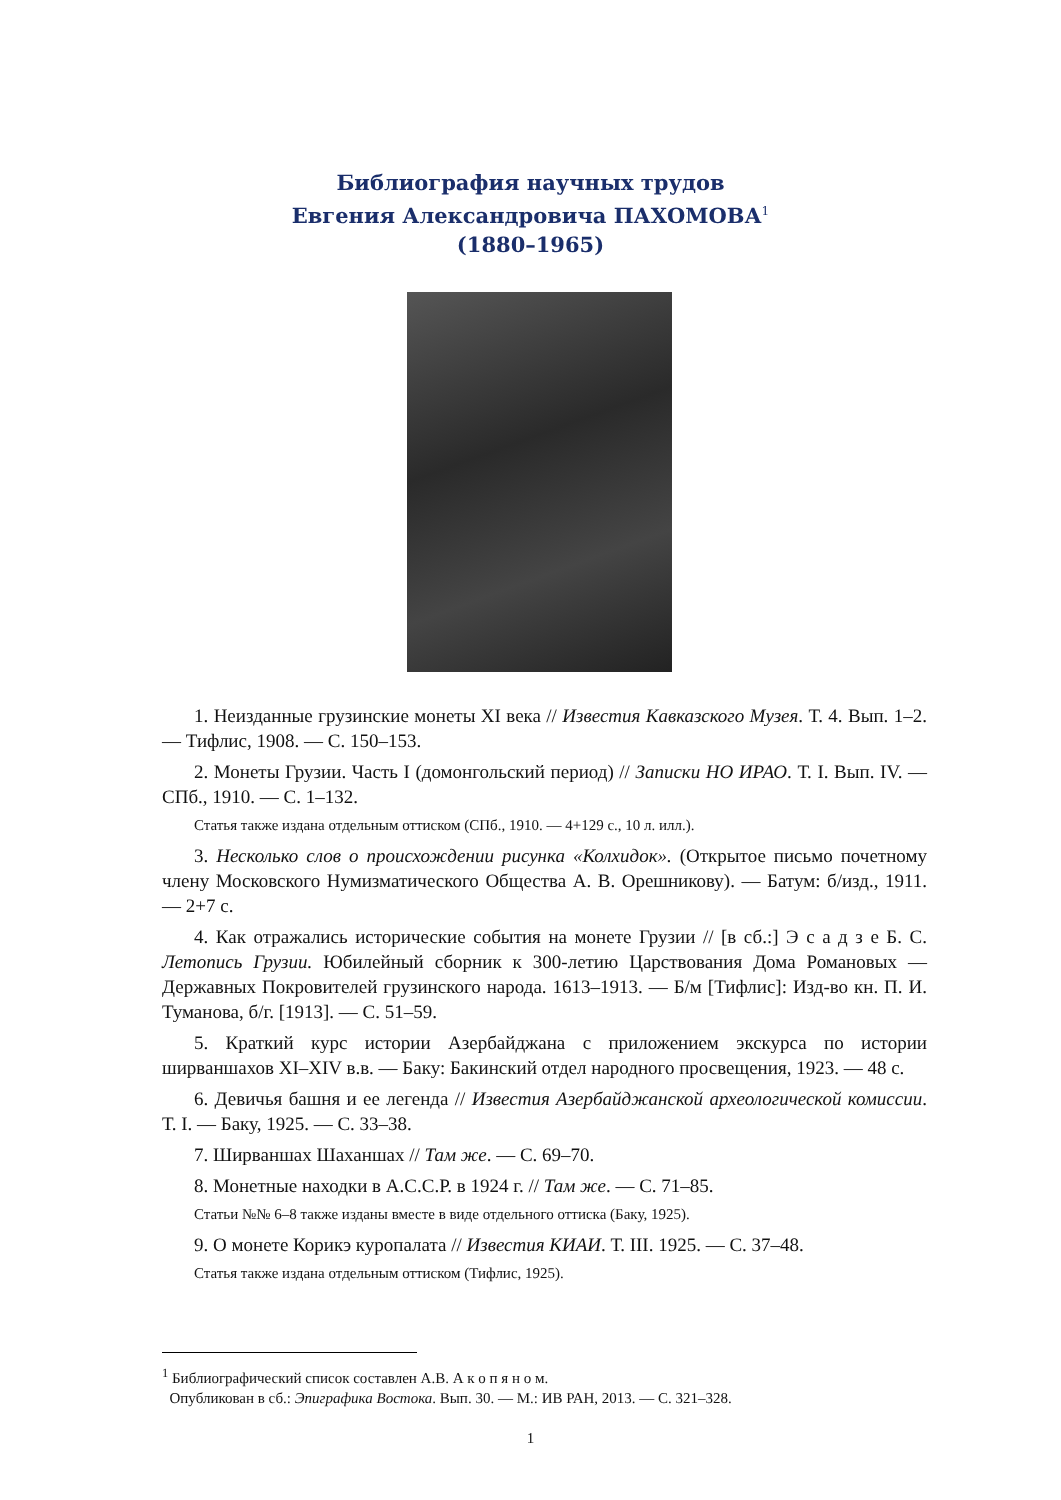Библиография научных трудов
Евгения Александровича ПАХОМОВА<sup>1</sup>
(1880–1965)
1. Неизданные грузинские монеты XI века // Известия Кавказского Музея. Т. 4. Вып. 1–2. — Тифлис, 1908. — С. 150–153.
2. Монеты Грузии. Часть I (домонгольский период) // Записки НО ИРАО. Т. I. Вып. IV. — СПб., 1910. — С. 1–132.
Статья также издана отдельным оттиском (СПб., 1910. — 4+129 с., 10 л. илл.).
3. Несколько слов о происхождении рисунка «Колхидок». (Открытое письмо почетному члену Московского Нумизматического Общества А. В. Орешникову). — Батум: б/изд., 1911. — 2+7 с.
4. Как отражались исторические события на монете Грузии // [в сб.:] Э с а д з е Б. С. Летопись Грузии. Юбилейный сборник к 300-летию Царствования Дома Романовых — Державных Покровителей грузинского народа. 1613–1913. — Б/м [Тифлис]: Изд-во кн. П. И. Туманова, б/г. [1913]. — С. 51–59.
5. Краткий курс истории Азербайджана с приложением экскурса по истории ширваншахов XI–XIV в.в. — Баку: Бакинский отдел народного просвещения, 1923. — 48 с.
6. Девичья башня и ее легенда // Известия Азербайджанской археологической комиссии. Т. I. — Баку, 1925. — С. 33–38.
7. Ширваншах Шаханшах // Там же. — С. 69–70.
8. Монетные находки в А.С.С.Р. в 1924 г. // Там же. — С. 71–85.
Статьи №№ 6–8 также изданы вместе в виде отдельного оттиска (Баку, 1925).
9. О монете Корикэ куропалата // Известия КИАИ. Т. III. 1925. — С. 37–48.
Статья также издана отдельным оттиском (Тифлис, 1925).
<sup>1</sup> Библиографический список составлен А.В. А к о п я н о м.
Опубликован в сб.: Эпиграфика Востока. Вып. 30. — М.: ИВ РАН, 2013. — С. 321–328.
1